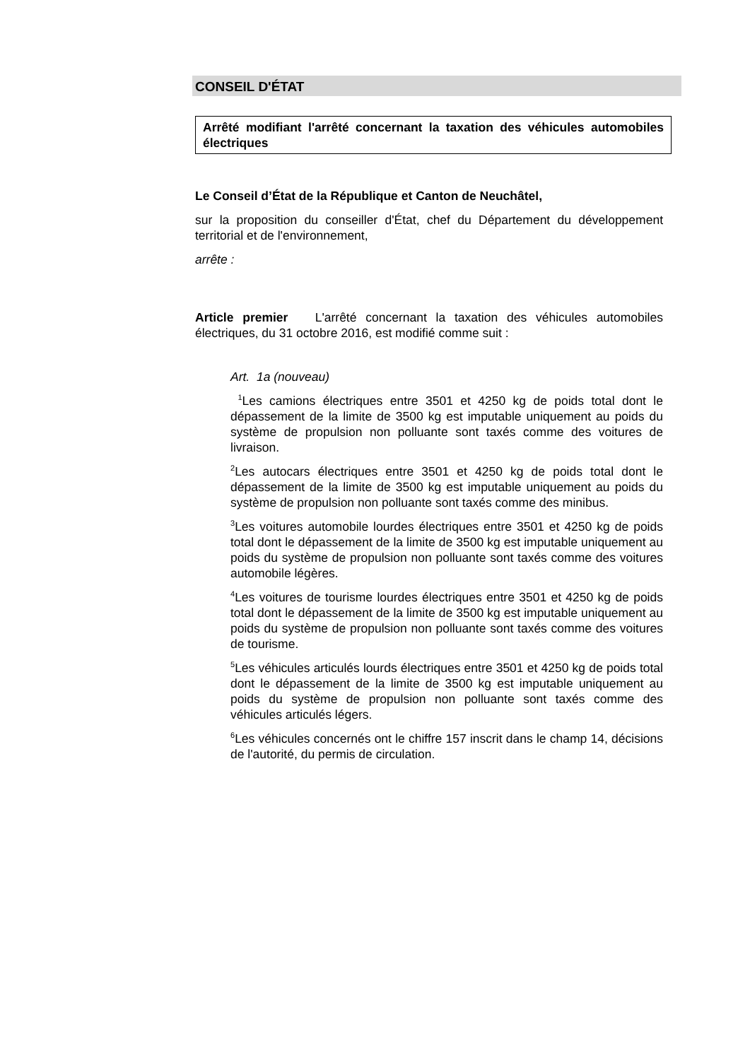CONSEIL D'ÉTAT
Arrêté modifiant l'arrêté concernant la taxation des véhicules automobiles électriques
Le Conseil d’État de la République et Canton de Neuchâtel,
sur la proposition du conseiller d'État, chef du Département du développement territorial et de l'environnement,
arrête :
Article premier L'arrêté concernant la taxation des véhicules automobiles électriques, du 31 octobre 2016, est modifié comme suit :
Art. 1a (nouveau)
<sup>1</sup> Les camions électriques entre 3501 et 4250 kg de poids total dont le dépassement de la limite de 3500 kg est imputable uniquement au poids du système de propulsion non polluante sont taxés comme des voitures de livraison.
<sup>2</sup> Les autocars électriques entre 3501 et 4250 kg de poids total dont le dépassement de la limite de 3500 kg est imputable uniquement au poids du système de propulsion non polluante sont taxés comme des minibus.
<sup>3</sup> Les voitures automobile lourdes électriques entre 3501 et 4250 kg de poids total dont le dépassement de la limite de 3500 kg est imputable uniquement au poids du système de propulsion non polluante sont taxés comme des voitures automobile légères.
<sup>4</sup> Les voitures de tourisme lourdes électriques entre 3501 et 4250 kg de poids total dont le dépassement de la limite de 3500 kg est imputable uniquement au poids du système de propulsion non polluante sont taxés comme des voitures de tourisme.
<sup>5</sup> Les véhicules articulés lourds électriques entre 3501 et 4250 kg de poids total dont le dépassement de la limite de 3500 kg est imputable uniquement au poids du système de propulsion non polluante sont taxés comme des véhicules articulés légers.
<sup>6</sup> Les véhicules concernés ont le chiffre 157 inscrit dans le champ 14, décisions de l'autorité, du permis de circulation.